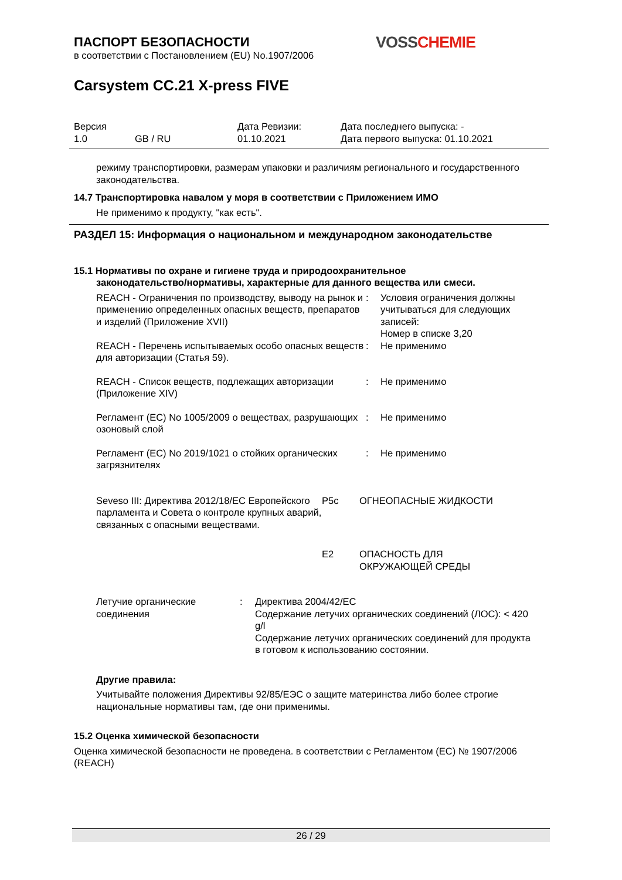VOSS CHEMIE
ПАСПОРТ БЕЗОПАСНОСТИ
в соответствии с Постановлением (EU) No.1907/2006
Carsystem CC.21 X-press FIVE
| Версия 1.0 | GB / RU | Дата Ревизии: 01.10.2021 | Дата последнего выпуска: - Дата первого выпуска: 01.10.2021 |
режиму транспортировки, размерам упаковки и различиям регионального и государственного законодательства.
14.7 Транспортировка навалом у моря в соответствии с Приложением ИМО
Не применимо к продукту, "как есть".
РАЗДЕЛ 15: Информация о национальном и международном законодательстве
15.1 Нормативы по охране и гигиене труда и природоохранительное
законодательство/нормативы, характерные для данного вещества или смеси.
| REACH - Ограничения по производству, выводу на рынок и применению определенных опасных веществ, препаратов и изделий (Приложение XVII) | : | Условия ограничения должны учитываться для следующих записей: Номер в списке 3,20 |
| REACH - Перечень испытываемых особо опасных веществ для авторизации (Статья 59). | : | Не применимо |
| REACH - Список веществ, подлежащих авторизации (Приложение XIV) | : | Не применимо |
| Регламент (EC) No 1005/2009 о веществах, разрушающих озоновый слой | : | Не применимо |
| Регламент (EC) No 2019/1021 о стойких органических загрязнителях | : | Не применимо |
| Seveso III: Директива 2012/18/EC Европейского парламента и Совета о контроле крупных аварий, связанных с опасными веществами. | P5c | ОГНЕОПАСНЫЕ ЖИДКОСТИ |
| | E2 | ОПАСНОСТЬ ДЛЯ ОКРУЖАЮЩЕЙ СРЕДЫ |
| Летучие органические соединения | : | Директива 2004/42/EC Содержание летучих органических соединений (ЛОС): < 420 g/l Содержание летучих органических соединений для продукта в готовом к использованию состоянии. |
Другие правила:
Учитывайте положения Директивы 92/85/ЕЭС о защите материнства либо более строгие национальные нормативы там, где они применимы.
15.2 Оценка химической безопасности
Оценка химической безопасности не проведена. в соответствии с Регламентом (ЕС) № 1907/2006 (REACH)
26 / 29